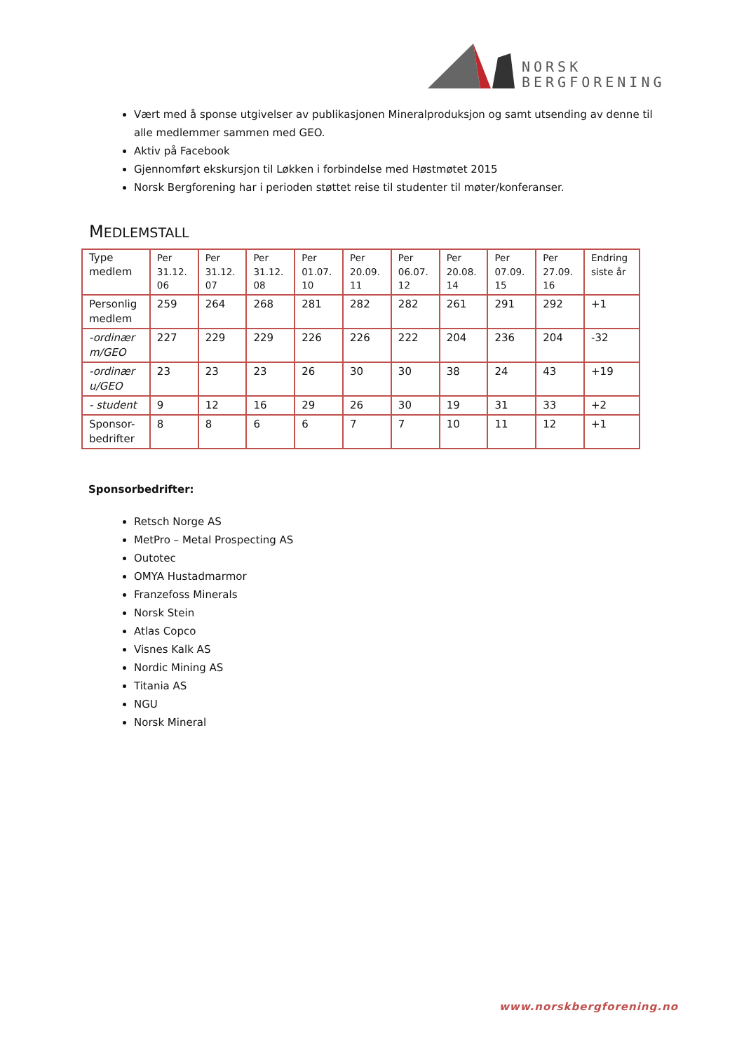NORSK
BERGFORENING
Vært med å sponse utgivelser av publikasjonen Mineralproduksjon og samt utsending av denne til alle medlemmer sammen med GEO.
Aktiv på Facebook
Gjennomført ekskursjon til Løkken i forbindelse med Høstmøtet 2015
Norsk Bergforening har i perioden støttet reise til studenter til møter/konferanser.
MEDLEMSTALL
| Type medlem | Per 31.12. 06 | Per 31.12. 07 | Per 31.12. 08 | Per 01.07. 10 | Per 20.09. 11 | Per 06.07. 12 | Per 20.08. 14 | Per 07.09. 15 | Per 27.09. 16 | Endring siste år |
| Personlig medlem | 259 | 264 | 268 | 281 | 282 | 282 | 261 | 291 | 292 | +1 |
| -ordinær m/GEO | 227 | 229 | 229 | 226 | 226 | 222 | 204 | 236 | 204 | -32 |
| -ordinær u/GEO | 23 | 23 | 23 | 26 | 30 | 30 | 38 | 24 | 43 | +19 |
| - student | 9 | 12 | 16 | 29 | 26 | 30 | 19 | 31 | 33 | +2 |
| Sponsor-bedrifter | 8 | 8 | 6 | 6 | 7 | 7 | 10 | 11 | 12 | +1 |
Sponsorbedrifter:
Retsch Norge AS
MetPro – Metal Prospecting AS
Outotec
OMYA Hustadmarmor
Franzefoss Minerals
Norsk Stein
Atlas Copco
Visnes Kalk AS
Nordic Mining AS
Titania AS
NGU
Norsk Mineral
www.norskbergforening.no